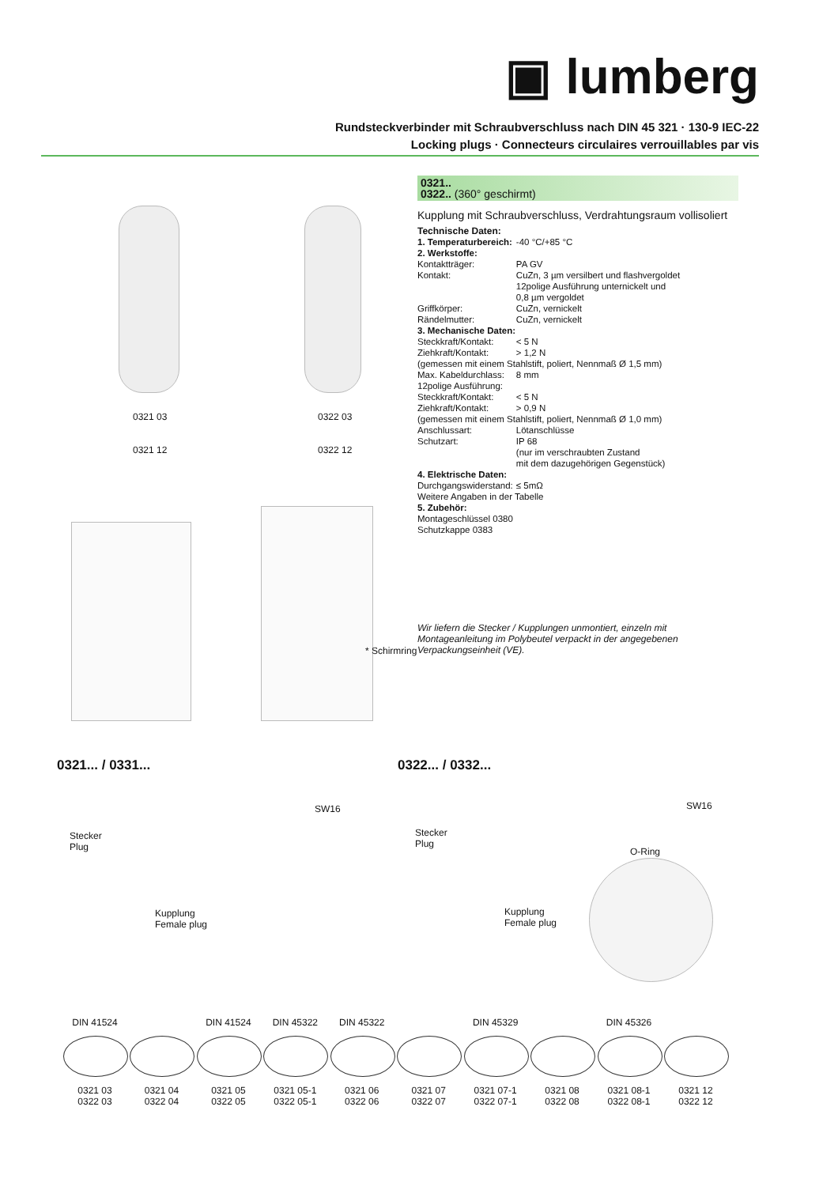▣ lumberg
Rundsteckverbinder mit Schraubverschluss nach DIN 45 321 · 130-9 IEC-22
Locking plugs · Connecteurs circulaires verrouillables par vis
0321 03
0321 12
0322 03
0322 12
* Schirmring
0321..
0322.. (360° geschirmt)
Kupplung mit Schraubverschluss, Verdrahtungsraum vollisoliert
Technische Daten:
| 1. Temperaturbereich: | -40 °C/+85 °C |
| 2. Werkstoffe: | |
| Kontaktträger: | PA GV |
| Kontakt: | CuZn, 3 µm versilbert und flashvergoldet 12polige Ausführung unternickelt und 0,8 µm vergoldet |
| Griffkörper: | CuZn, vernickelt |
| Rändelmutter: | CuZn, vernickelt |
| 3. Mechanische Daten: | |
| Steckkraft/Kontakt: | < 5 N |
| Ziehkraft/Kontakt: | > 1,2 N |
| (gemessen mit einem Stahlstift, poliert, Nennmaß Ø 1,5 mm) | |
| Max. Kabeldurchlass: | 8 mm |
| 12polige Ausführung: | |
| Steckkraft/Kontakt: | < 5 N |
| Ziehkraft/Kontakt: | > 0,9 N |
| (gemessen mit einem Stahlstift, poliert, Nennmaß Ø 1,0 mm) | |
| Anschlussart: | Lötanschlüsse |
| Schutzart: | IP 68 (nur im verschraubten Zustand mit dem dazugehörigen Gegenstück) |
| 4. Elektrische Daten: | |
| Durchgangswiderstand: | ≤ 5mΩ |
| Weitere Angaben in der Tabelle | |
| 5. Zubehör: Montageschlüssel 0380 Schutzkappe 0383 | |
Wir liefern die Stecker / Kupplungen unmontiert, einzeln mit Montageanleitung im Polybeutel verpackt in der angegebenen Verpackungseinheit (VE).
0321... / 0331... 0322... / 0332...
Stecker
Plug
Kupplung
Female plug
SW16
Stecker
Plug
Kupplung
Female plug
SW16
O-Ring
DIN 41524
0321 03
0322 03
0321 04
0322 04
DIN 41524
0321 05
0322 05
DIN 45322
0321 05-1
0322 05-1
DIN 45322
0321 06
0322 06
0321 07
0322 07
DIN 45329
0321 07-1
0322 07-1
0321 08
0322 08
DIN 45326
0321 08-1
0322 08-1
0321 12
0322 12